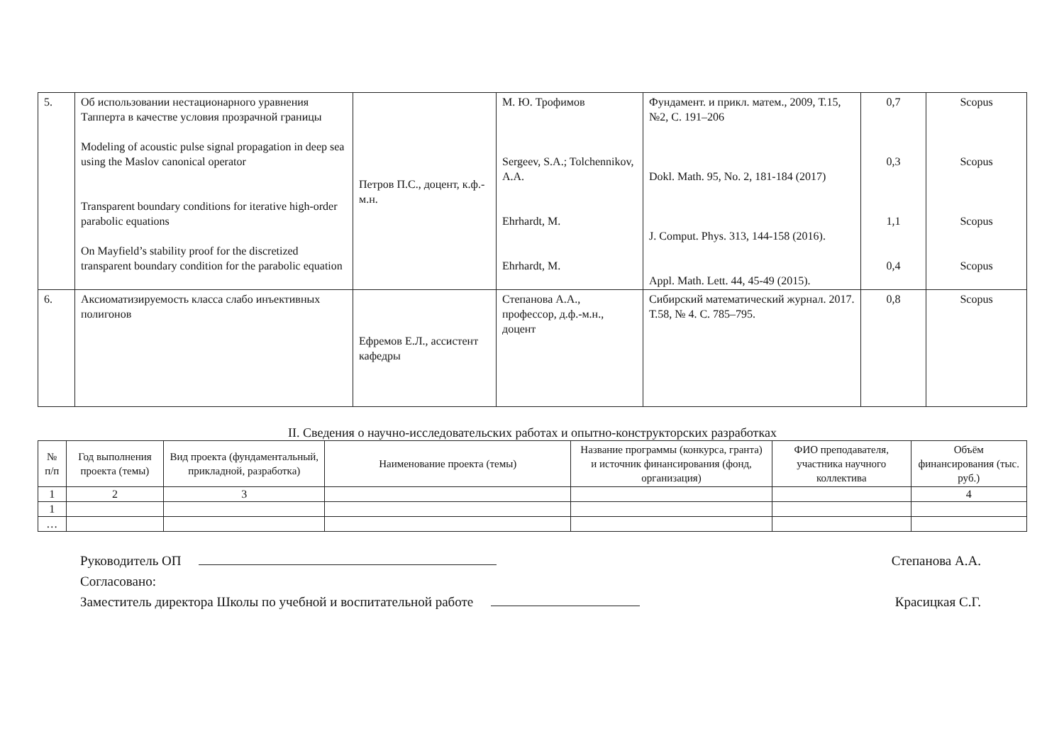| 5. | Об использовании нестационарного уравнения Тапперта в качестве условия прозрачной границы Modeling of acoustic pulse signal propagation in deep sea using the Maslov canonical operator Transparent boundary conditions for iterative high-order parabolic equations On Mayfield’s stability proof for the discretized transparent boundary condition for the parabolic equation | Петров П.С., доцент, к.ф.-м.н. | М. Ю. Трофимов Sergeev, S.A.; Tolchennikov, A.A. Ehrhardt, M. Ehrhardt, M. | Фундамент. и прикл. матем., 2009, Т.15, №2, С. 191–206 Dokl. Math. 95, No. 2, 181-184 (2017) J. Comput. Phys. 313, 144-158 (2016). Appl. Math. Lett. 44, 45-49 (2015). | 0,7 0,3 1,1 0,4 | Scopus Scopus Scopus Scopus |
| 6. | Аксиоматизируемость класса слабо инъективных полигонов | Ефремов Е.Л., ассистент кафедры | Степанова А.А., профессор, д.ф.-м.н., доцент | Сибирский математический журнал. 2017. Т.58, № 4. С. 785–795. | 0,8 | Scopus |
II. Сведения о научно-исследовательских работах и опытно-конструкторских разработках
| № п/п | Год выполнения проекта (темы) | Вид проекта (фундаментальный, прикладной, разработка) | Наименование проекта (темы) | Название программы (конкурса, гранта) и источник финансирования (фонд, организация) | ФИО преподавателя, участника научного коллектива | Объём финансирования (тыс. руб.) |
| --- | --- | --- | --- | --- | --- | --- |
| 1 | 2 | 3 | | | | 4 |
| 1 | | | | | | |
| … | | | | | | |
Руководитель ОП Степанова А.А.
Согласовано:
Заместитель директора Школы по учебной и воспитательной работе Красицкая С.Г.